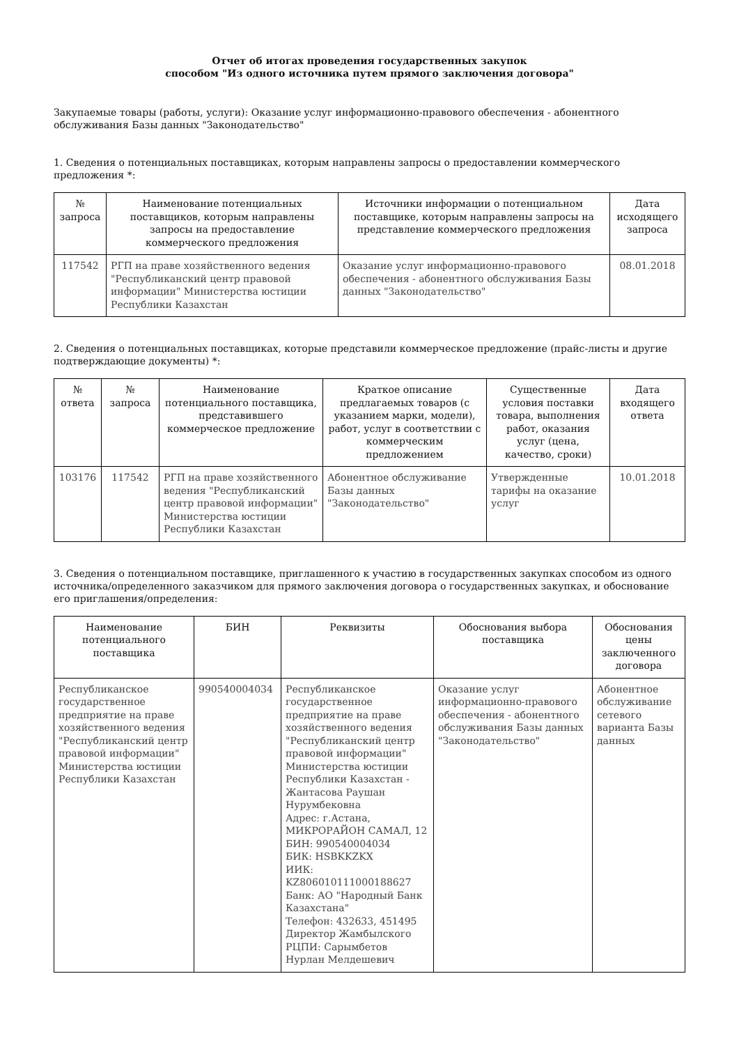Отчет об итогах проведения государственных закупок
способом "Из одного источника путем прямого заключения договора"
Закупаемые товары (работы, услуги): Оказание услуг информационно-правового обеспечения - абонентного обслуживания Базы данных "Законодательство"
1. Сведения о потенциальных поставщиках, которым направлены запросы о предоставлении коммерческого предложения *:
| № запроса | Наименование потенциальных поставщиков, которым направлены запросы на предоставление коммерческого предложения | Источники информации о потенциальном поставщике, которым направлены запросы на представление коммерческого предложения | Дата исходящего запроса |
| --- | --- | --- | --- |
| 117542 | РГП на праве хозяйственного ведения "Республиканский центр правовой информации" Министерства юстиции Республики Казахстан | Оказание услуг информационно-правового обеспечения - абонентного обслуживания Базы данных "Законодательство" | 08.01.2018 |
2. Сведения о потенциальных поставщиках, которые представили коммерческое предложение (прайс-листы и другие подтверждающие документы) *:
| № ответа | № запроса | Наименование потенциального поставщика, представившего коммерческое предложение | Краткое описание предлагаемых товаров (с указанием марки, модели), работ, услуг в соответствии с коммерческим предложением | Существенные условия поставки товара, выполнения работ, оказания услуг (цена, качество, сроки) | Дата входящего ответа |
| --- | --- | --- | --- | --- | --- |
| 103176 | 117542 | РГП на праве хозяйственного ведения "Республиканский центр правовой информации" Министерства юстиции Республики Казахстан | Абонентное обслуживание Базы данных "Законодательство" | Утвержденные тарифы на оказание услуг | 10.01.2018 |
3. Сведения о потенциальном поставщике, приглашенного к участию в государственных закупках способом из одного источника/определенного заказчиком для прямого заключения договора о государственных закупках, и обоснование его приглашения/определения:
| Наименование потенциального поставщика | БИН | Реквизиты | Обоснования выбора поставщика | Обоснования цены заключенного договора |
| --- | --- | --- | --- | --- |
| Республиканское государственное предприятие на праве хозяйственного ведения "Республиканский центр правовой информации" Министерства юстиции Республики Казахстан | 990540004034 | Республиканское государственное предприятие на праве хозяйственного ведения "Республиканский центр правовой информации" Министерства юстиции Республики Казахстан - Жантасова Раушан Нурумбековна Адрес: г.Астана, МИКРОРАЙОН САМАЛ, 12 БИН: 990540004034 БИК: HSBKKZKX ИИК: KZ806010111000188627 Банк: АО "Народный Банк Казахстана" Телефон: 432633, 451495 Директор Жамбылского РЦПИ: Сарымбетов Нурлан Мелдешевич | Оказание услуг информационно-правового обеспечения - абонентного обслуживания Базы данных "Законодательство" | Абонентное обслуживание сетевого варианта Базы данных |